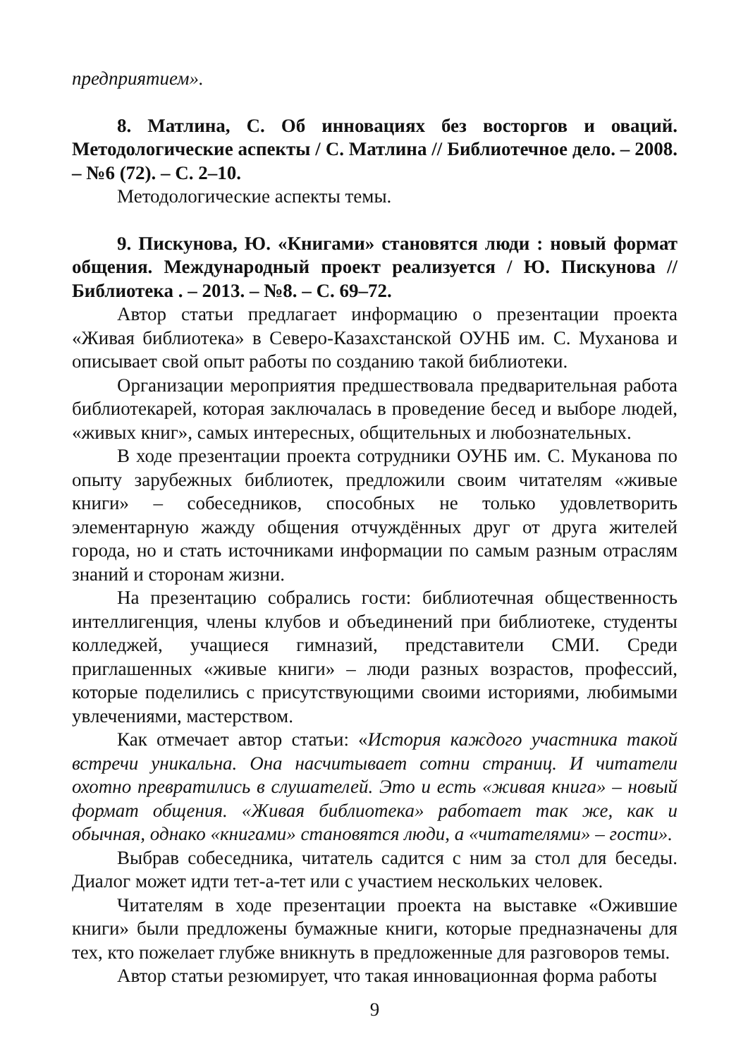предприятием».
8. Матлина, С. Об инновациях без восторгов и оваций. Методологические аспекты / С. Матлина // Библиотечное дело. – 2008. – №6 (72). – С. 2–10.
Методологические аспекты темы.
9. Пискунова, Ю. «Книгами» становятся люди : новый формат общения. Международный проект реализуется / Ю. Пискунова // Библиотека . – 2013. – №8. – С. 69–72.
Автор статьи предлагает информацию о презентации проекта «Живая библиотека» в Северо-Казахстанской ОУНБ им. С. Муханова и описывает свой опыт работы по созданию такой библиотеки.
Организации мероприятия предшествовала предварительная работа библиотекарей, которая заключалась в проведение бесед и выборе людей, «живых книг», самых интересных, общительных и любознательных.
В ходе презентации проекта сотрудники ОУНБ им. С. Муканова по опыту зарубежных библиотек, предложили своим читателям «живые книги» – собеседников, способных не только удовлетворить элементарную жажду общения отчуждённых друг от друга жителей города, но и стать источниками информации по самым разным отраслям знаний и сторонам жизни.
На презентацию собрались гости: библиотечная общественность интеллигенция, члены клубов и объединений при библиотеке, студенты колледжей, учащиеся гимназий, представители СМИ. Среди приглашенных «живые книги» – люди разных возрастов, профессий, которые поделились с присутствующими своими историями, любимыми увлечениями, мастерством.
Как отмечает автор статьи: «История каждого участника такой встречи уникальна. Она насчитывает сотни страниц. И читатели охотно превратились в слушателей. Это и есть «живая книга» – новый формат общения. «Живая библиотека» работает так же, как и обычная, однако «книгами» становятся люди, а «читателями» – гости».
Выбрав собеседника, читатель садится с ним за стол для беседы. Диалог может идти тет-а-тет или с участием нескольких человек.
Читателям в ходе презентации проекта на выставке «Ожившие книги» были предложены бумажные книги, которые предназначены для тех, кто пожелает глубже вникнуть в предложенные для разговоров темы.
Автор статьи резюмирует, что такая инновационная форма работы
9